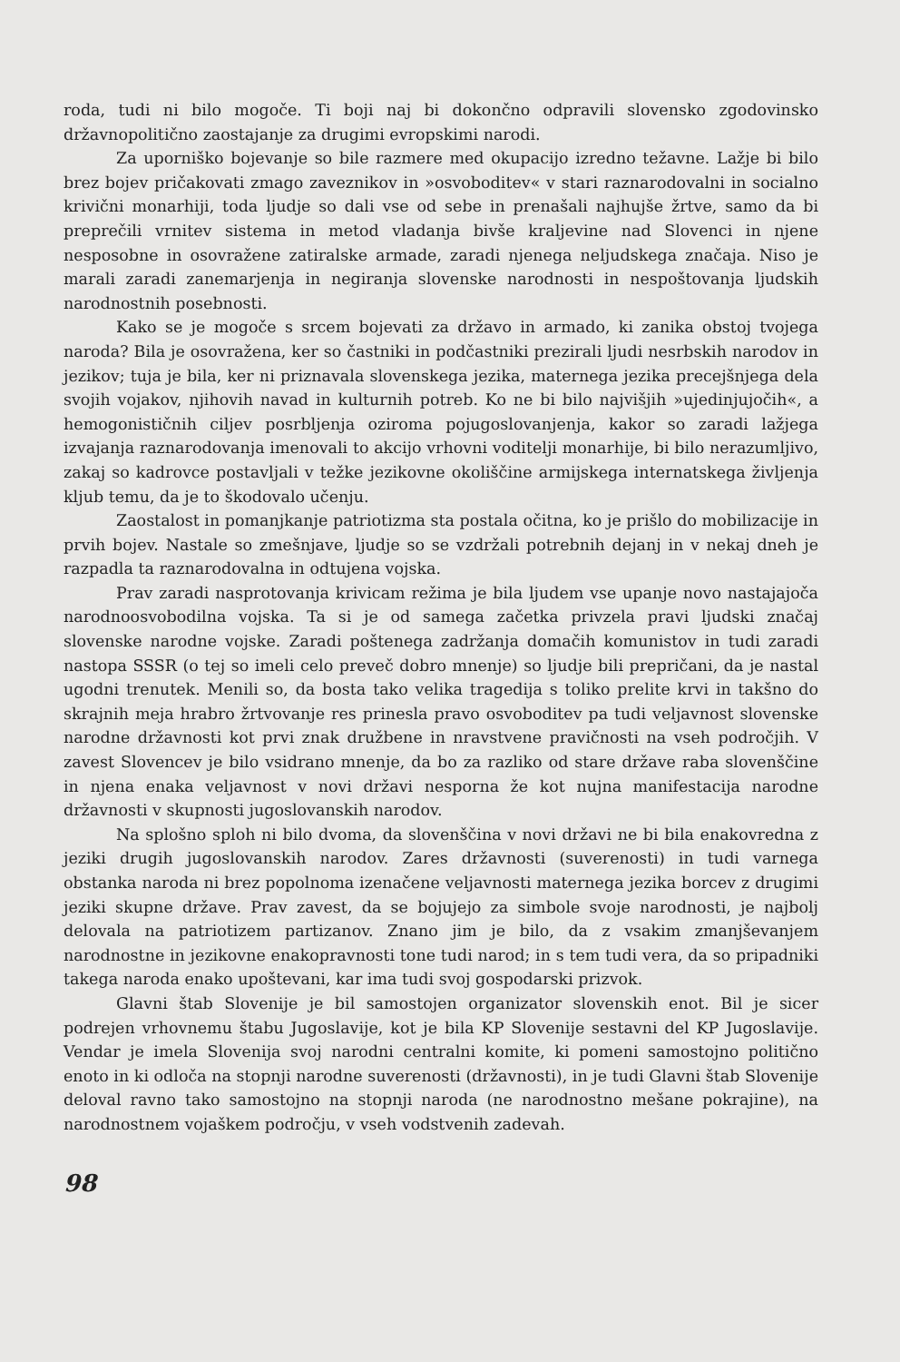roda, tudi ni bilo mogoče. Ti boji naj bi dokončno odpravili slovensko zgodovinsko državnopolitično zaostajanje za drugimi evropskimi narodi.
Za uporniško bojevanje so bile razmere med okupacijo izredno težavne. Lažje bi bilo brez bojev pričakovati zmago zaveznikov in »osvoboditev« v stari raznarodovalni in socialno krivični monarhiji, toda ljudje so dali vse od sebe in prenašali najhujše žrtve, samo da bi preprečili vrnitev sistema in metod vladanja bivše kraljevine nad Slovenci in njene nesposobne in osovražene zatiralske armade, zaradi njenega neljudskega značaja. Niso je marali zaradi zanemarjenja in negiranja slovenske narodnosti in nespoštovanja ljudskih narodnostnih posebnosti.
Kako se je mogoče s srcem bojevati za državo in armado, ki zanika obstoj tvojega naroda? Bila je osovražena, ker so častniki in podčastniki prezirali ljudi nesrbskih narodov in jezikov; tuja je bila, ker ni priznavala slovenskega jezika, maternega jezika precejšnjega dela svojih vojakov, njihovih navad in kulturnih potreb. Ko ne bi bilo najvišjih »ujedinjujočih«, a hemogonističnih ciljev posrbljenja oziroma pojugoslovanjenja, kakor so zaradi lažjega izvajanja raznarodovanja imenovali to akcijo vrhovni voditelji monarhije, bi bilo nerazumljivo, zakaj so kadrovce postavljali v težke jezikovne okoliščine armijskega internatskega življenja kljub temu, da je to škodovalo učenju.
Zaostalost in pomanjkanje patriotizma sta postala očitna, ko je prišlo do mobilizacije in prvih bojev. Nastale so zmešnjave, ljudje so se vzdržali potrebnih dejanj in v nekaj dneh je razpadla ta raznarodovalna in odtujena vojska.
Prav zaradi nasprotovanja krivicam režima je bila ljudem vse upanje novo nastajajoča narodnoosvobodilna vojska. Ta si je od samega začetka privzela pravi ljudski značaj slovenske narodne vojske. Zaradi poštenega zadržanja domačih komunistov in tudi zaradi nastopa SSSR (o tej so imeli celo preveč dobro mnenje) so ljudje bili prepričani, da je nastal ugodni trenutek. Menili so, da bosta tako velika tragedija s toliko prelite krvi in takšno do skrajnih meja hrabro žrtvovanje res prinesla pravo osvoboditev pa tudi veljavnost slovenske narodne državnosti kot prvi znak družbene in nravstvene pravičnosti na vseh področjih. V zavest Slovencev je bilo vsidrano mnenje, da bo za razliko od stare države raba slovenščine in njena enaka veljavnost v novi državi nesporna že kot nujna manifestacija narodne državnosti v skupnosti jugoslovanskih narodov.
Na splošno sploh ni bilo dvoma, da slovenščina v novi državi ne bi bila enakovredna z jeziki drugih jugoslovanskih narodov. Zares državnosti (suverenosti) in tudi varnega obstanka naroda ni brez popolnoma izenačene veljavnosti maternega jezika borcev z drugimi jeziki skupne države. Prav zavest, da se bojujejo za simbole svoje narodnosti, je najbolj delovala na patriotizem partizanov. Znano jim je bilo, da z vsakim zmanjševanjem narodnostne in jezikovne enakopravnosti tone tudi narod; in s tem tudi vera, da so pripadniki takega naroda enako upoštevani, kar ima tudi svoj gospodarski prizvok.
Glavni štab Slovenije je bil samostojen organizator slovenskih enot. Bil je sicer podrejen vrhovnemu štabu Jugoslavije, kot je bila KP Slovenije sestavni del KP Jugoslavije. Vendar je imela Slovenija svoj narodni centralni komite, ki pomeni samostojno politično enoto in ki odloča na stopnji narodne suverenosti (državnosti), in je tudi Glavni štab Slovenije deloval ravno tako samostojno na stopnji naroda (ne narodnostno mešane pokrajine), na narodnostnem vojaškem področju, v vseh vodstvenih zadevah.
98